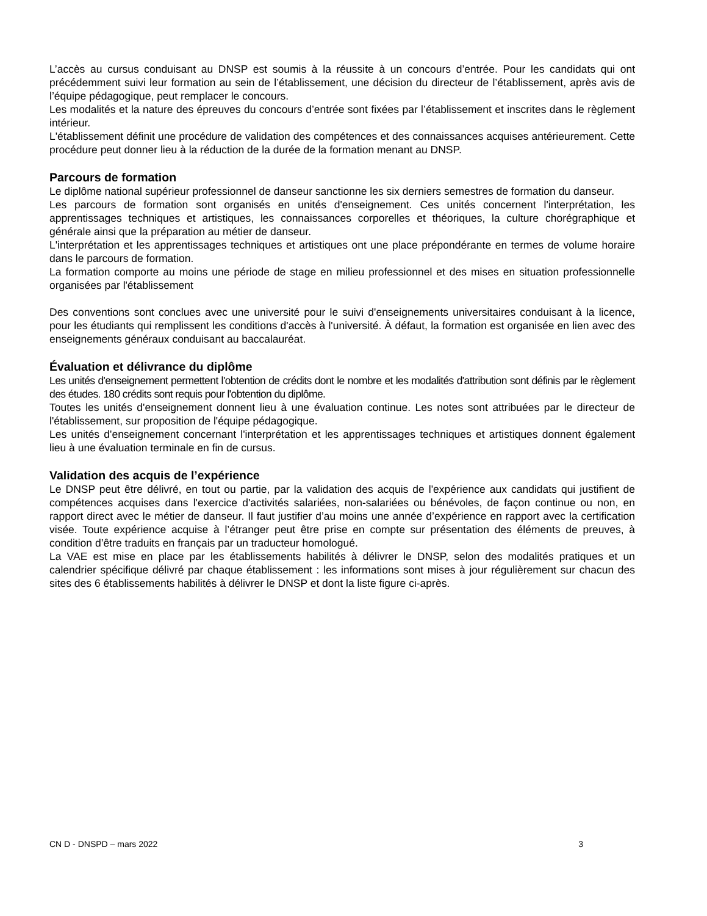L’accès au cursus conduisant au DNSP est soumis à la réussite à un concours d’entrée. Pour les candidats qui ont précédemment suivi leur formation au sein de l’établissement, une décision du directeur de l’établissement, après avis de l’équipe pédagogique, peut remplacer le concours.
Les modalités et la nature des épreuves du concours d’entrée sont fixées par l’établissement et inscrites dans le règlement intérieur.
L'établissement définit une procédure de validation des compétences et des connaissances acquises antérieurement. Cette procédure peut donner lieu à la réduction de la durée de la formation menant au DNSP.
Parcours de formation
Le diplôme national supérieur professionnel de danseur sanctionne les six derniers semestres de formation du danseur.
Les parcours de formation sont organisés en unités d'enseignement. Ces unités concernent l'interprétation, les apprentissages techniques et artistiques, les connaissances corporelles et théoriques, la culture chorégraphique et générale ainsi que la préparation au métier de danseur.
L'interprétation et les apprentissages techniques et artistiques ont une place prépondérante en termes de volume horaire dans le parcours de formation.
La formation comporte au moins une période de stage en milieu professionnel et des mises en situation professionnelle organisées par l'établissement
Des conventions sont conclues avec une université pour le suivi d'enseignements universitaires conduisant à la licence, pour les étudiants qui remplissent les conditions d'accès à l'université. À défaut, la formation est organisée en lien avec des enseignements généraux conduisant au baccalauréat.
Évaluation et délivrance du diplôme
Les unités d'enseignement permettent l'obtention de crédits dont le nombre et les modalités d'attribution sont définis par le règlement des études. 180 crédits sont requis pour l'obtention du diplôme.
Toutes les unités d'enseignement donnent lieu à une évaluation continue. Les notes sont attribuées par le directeur de l'établissement, sur proposition de l'équipe pédagogique.
Les unités d'enseignement concernant l'interprétation et les apprentissages techniques et artistiques donnent également lieu à une évaluation terminale en fin de cursus.
Validation des acquis de l’expérience
Le DNSP peut être délivré, en tout ou partie, par la validation des acquis de l'expérience aux candidats qui justifient de compétences acquises dans l'exercice d'activités salariées, non-salariées ou bénévoles, de façon continue ou non, en rapport direct avec le métier de danseur. Il faut justifier d’au moins une année d’expérience en rapport avec la certification visée. Toute expérience acquise à l’étranger peut être prise en compte sur présentation des éléments de preuves, à condition d’être traduits en français par un traducteur homologué.
La VAE est mise en place par les établissements habilités à délivrer le DNSP, selon des modalités pratiques et un calendrier spécifique délivré par chaque établissement : les informations sont mises à jour régulièrement sur chacun des sites des 6 établissements habilités à délivrer le DNSP et dont la liste figure ci-après.
CN D - DNSPD – mars 2022 3